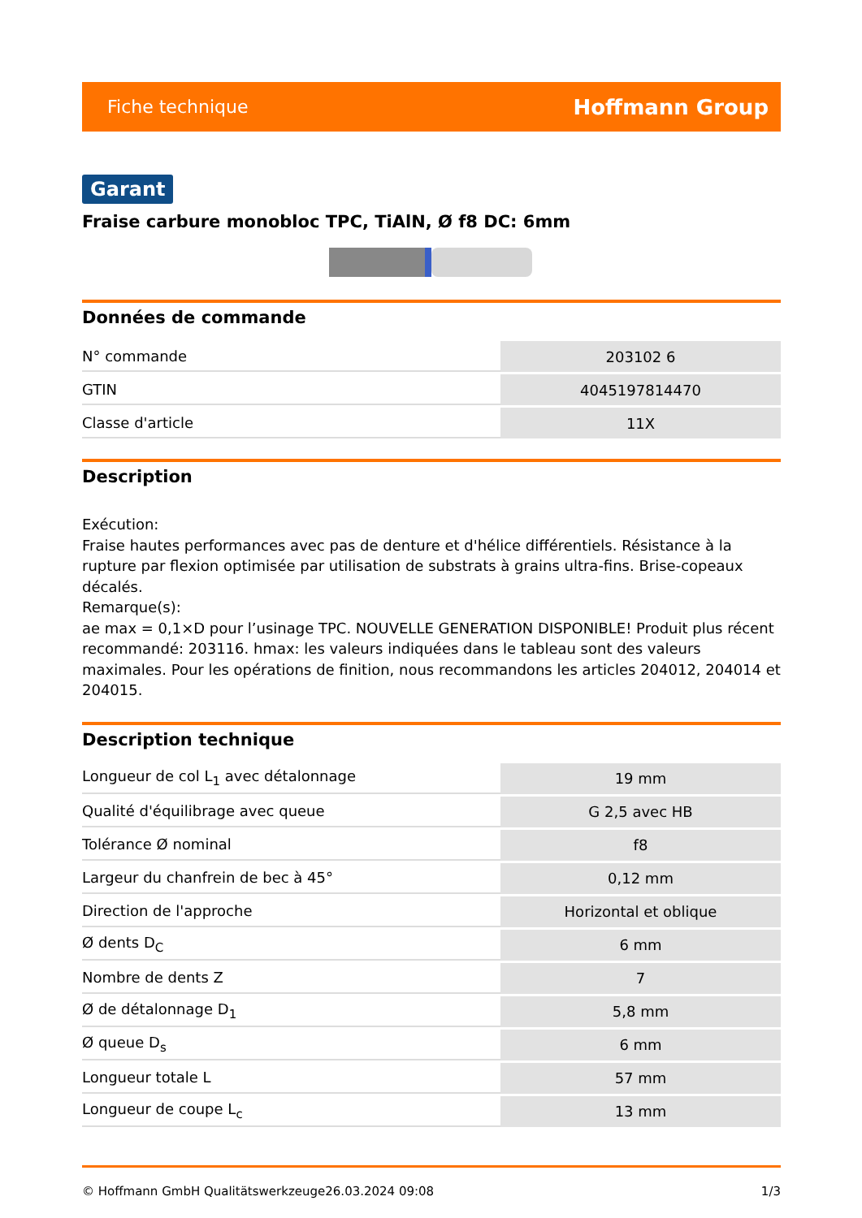Fiche technique Hoffmann Group
Garant
Fraise carbure monobloc TPC, TiAlN, Ø f8 DC: 6mm
Données de commande
| N° commande | 203102 6 |
| GTIN | 4045197814470 |
| Classe d'article | 11X |
Description
Exécution:
Fraise hautes performances avec pas de denture et d'hélice différentiels. Résistance à la rupture par flexion optimisée par utilisation de substrats à grains ultra-fins. Brise-copeaux décalés.
Remarque(s):
ae max = 0,1×D pour l’usinage TPC. NOUVELLE GENERATION DISPONIBLE! Produit plus récent recommandé: 203116. hmax: les valeurs indiquées dans le tableau sont des valeurs maximales. Pour les opérations de finition, nous recommandons les articles 204012, 204014 et 204015.
Description technique
| Longueur de col L<sub>1</sub> avec détalonnage | 19 mm |
| Qualité d'équilibrage avec queue | G 2,5 avec HB |
| Tolérance Ø nominal | f8 |
| Largeur du chanfrein de bec à 45° | 0,12 mm |
| Direction de l'approche | Horizontal et oblique |
| Ø dents D<sub>C</sub> | 6 mm |
| Nombre de dents Z | 7 |
| Ø de détalonnage D<sub>1</sub> | 5,8 mm |
| Ø queue D<sub>s</sub> | 6 mm |
| Longueur totale L | 57 mm |
| Longueur de coupe L<sub>c</sub> | 13 mm |
© Hoffmann GmbH Qualitätswerkzeuge 26.03.2024 09:08 1/3